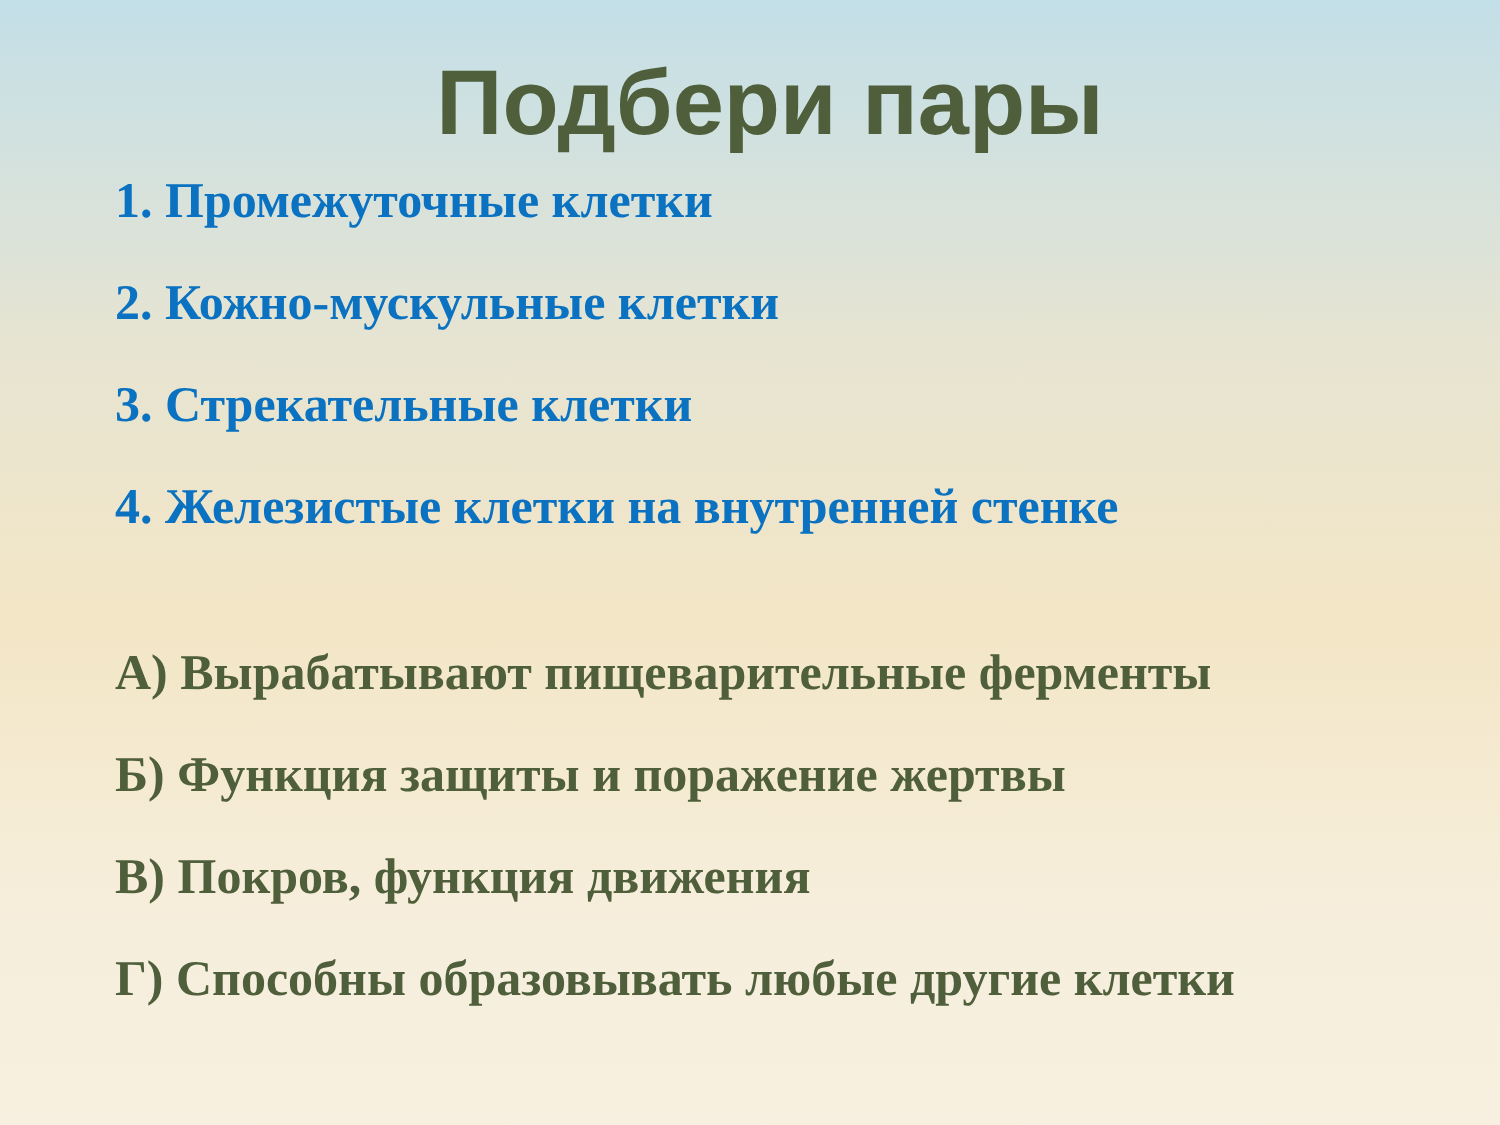Подбери пары
1. Промежуточные клетки
2. Кожно-мускульные клетки
3. Стрекательные клетки
4. Железистые клетки на внутренней стенке
А) Вырабатывают пищеварительные ферменты
Б) Функция защиты и поражение жертвы
В) Покров, функция движения
Г) Способны образовывать любые другие клетки